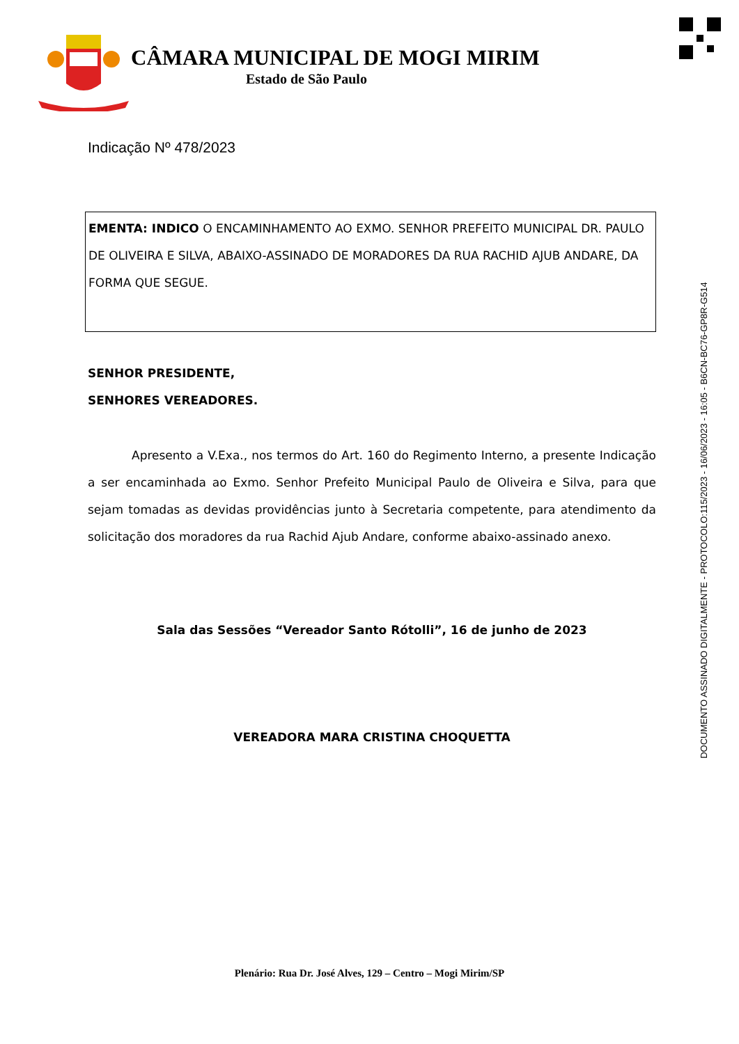CÂMARA MUNICIPAL DE MOGI MIRIM
Estado de São Paulo
DOCUMENTO ASSINADO DIGITALMENTE - PROTOCOLO:115/2023 - 16/06/2023 - 16:05 - B6CN-BC76-GP8R-G514
Indicação Nº 478/2023
EMENTA: INDICO O ENCAMINHAMENTO AO EXMO. SENHOR PREFEITO MUNICIPAL DR. PAULO DE OLIVEIRA E SILVA, ABAIXO-ASSINADO DE MORADORES DA RUA RACHID AJUB ANDARE, DA FORMA QUE SEGUE.
SENHOR PRESIDENTE,
SENHORES VEREADORES.
Apresento a V.Exa., nos termos do Art. 160 do Regimento Interno, a presente Indicação a ser encaminhada ao Exmo. Senhor Prefeito Municipal Paulo de Oliveira e Silva, para que sejam tomadas as devidas providências junto à Secretaria competente, para atendimento da solicitação dos moradores da rua Rachid Ajub Andare, conforme abaixo-assinado anexo.
Sala das Sessões “Vereador Santo Rótolli”, 16 de junho de 2023
VEREADORA MARA CRISTINA CHOQUETTA
Plenário: Rua Dr. José Alves, 129 – Centro – Mogi Mirim/SP